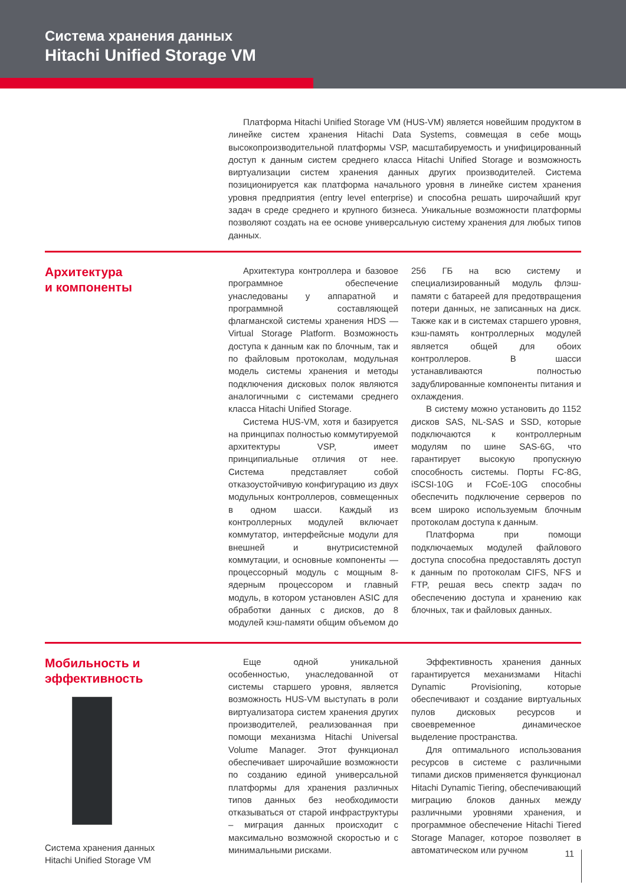Система хранения данных
Hitachi Unified Storage VM
Платформа Hitachi Unified Storage VM (HUS-VM) является новейшим продуктом в линейке систем хранения Hitachi Data Systems, совмещая в себе мощь высокопроизводительной платформы VSP, масштабируемость и унифицированный доступ к данным систем среднего класса Hitachi Unified Storage и возможность виртуализации систем хранения данных других производителей. Система позиционируется как платформа начального уровня в линейке систем хранения уровня предприятия (entry level enterprise) и способна решать широчайший круг задач в среде среднего и крупного бизнеса. Уникальные возможности платформы позволяют создать на ее основе универсальную систему хранения для любых типов данных.
Архитектура
и компоненты
Архитектура контроллера и базовое программное обеспечение унаследованы у аппаратной и программной составляющей флагманской системы хранения HDS — Virtual Storage Platform. Возможность доступа к данным как по блочным, так и по файловым протоколам, модульная модель системы хранения и методы подключения дисковых полок являются аналогичными с системами среднего класса Hitachi Unified Storage.
Система HUS-VM, хотя и базируется на принципах полностью коммутируемой архитектуры VSP, имеет принципиальные отличия от нее. Система представляет собой отказоустойчивую конфигурацию из двух модульных контроллеров, совмещенных в одном шасси. Каждый из контроллерных модулей включает коммутатор, интерфейсные модули для внешней и внутрисистемной коммутации, и основные компоненты — процессорный модуль с мощным 8-ядерным процессором и главный модуль, в котором установлен ASIC для обработки данных с дисков, до 8 модулей кэш-памяти общим объемом до 256 ГБ на всю систему и специализированный модуль флэш-памяти с батареей для предотвращения потери данных, не записанных на диск. Также как и в системах старшего уровня, кэш-память контроллерных модулей является общей для обоих контроллеров. В шасси устанавливаются полностью задублированные компоненты питания и охлаждения.
В систему можно установить до 1152 дисков SAS, NL-SAS и SSD, которые подключаются к контроллерным модулям по шине SAS-6G, что гарантирует высокую пропускную способность системы. Порты FC-8G, iSCSI-10G и FCoE-10G способны обеспечить подключение серверов по всем широко используемым блочным протоколам доступа к данным.
Платформа при помощи подключаемых модулей файлового доступа способна предоставлять доступ к данным по протоколам CIFS, NFS и FTP, решая весь спектр задач по обеспечению доступа и хранению как блочных, так и файловых данных.
Мобильность и
эффективность
Система хранения данных
Hitachi Unified Storage VM
Еще одной уникальной особенностью, унаследованной от системы старшего уровня, является возможность HUS-VM выступать в роли виртуализатора систем хранения других производителей, реализованная при помощи механизма Hitachi Universal Volume Manager. Этот функционал обеспечивает широчайшие возможности по созданию единой универсальной платформы для хранения различных типов данных без необходимости отказываться от старой инфраструктуры – миграция данных происходит с максимально возможной скоростью и с минимальными рисками.
Эффективность хранения данных гарантируется механизмами Hitachi Dynamic Provisioning, которые обеспечивают и создание виртуальных пулов дисковых ресурсов и своевременное динамическое выделение пространства.
Для оптимального использования ресурсов в системе с различными типами дисков применяется функционал Hitachi Dynamic Tiering, обеспечивающий миграцию блоков данных между различными уровнями хранения, и программное обеспечение Hitachi Tiered Storage Manager, которое позволяет в автоматическом или ручном
11